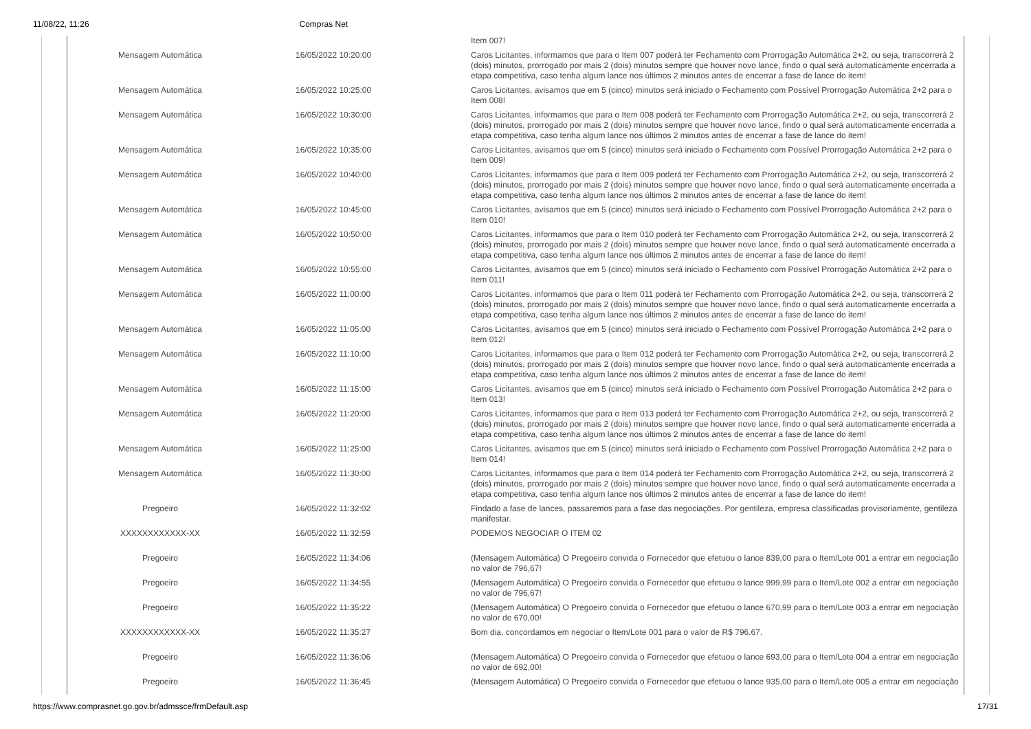11/08/22, 11:26 Compras Net
| | | Item 007! |
| Mensagem Automática | 16/05/2022 10:20:00 | Caros Licitantes, informamos que para o Item 007 poderá ter Fechamento com Prorrogação Automática 2+2, ou seja, transcorrerá 2 (dois) minutos, prorrogado por mais 2 (dois) minutos sempre que houver novo lance, findo o qual será automaticamente encerrada a etapa competitiva, caso tenha algum lance nos últimos 2 minutos antes de encerrar a fase de lance do item! |
| Mensagem Automática | 16/05/2022 10:25:00 | Caros Licitantes, avisamos que em 5 (cinco) minutos será iniciado o Fechamento com Possível Prorrogação Automática 2+2 para o Item 008! |
| Mensagem Automática | 16/05/2022 10:30:00 | Caros Licitantes, informamos que para o Item 008 poderá ter Fechamento com Prorrogação Automática 2+2, ou seja, transcorrerá 2 (dois) minutos, prorrogado por mais 2 (dois) minutos sempre que houver novo lance, findo o qual será automaticamente encerrada a etapa competitiva, caso tenha algum lance nos últimos 2 minutos antes de encerrar a fase de lance do item! |
| Mensagem Automática | 16/05/2022 10:35:00 | Caros Licitantes, avisamos que em 5 (cinco) minutos será iniciado o Fechamento com Possível Prorrogação Automática 2+2 para o Item 009! |
| Mensagem Automática | 16/05/2022 10:40:00 | Caros Licitantes, informamos que para o Item 009 poderá ter Fechamento com Prorrogação Automática 2+2, ou seja, transcorrerá 2 (dois) minutos, prorrogado por mais 2 (dois) minutos sempre que houver novo lance, findo o qual será automaticamente encerrada a etapa competitiva, caso tenha algum lance nos últimos 2 minutos antes de encerrar a fase de lance do item! |
| Mensagem Automática | 16/05/2022 10:45:00 | Caros Licitantes, avisamos que em 5 (cinco) minutos será iniciado o Fechamento com Possível Prorrogação Automática 2+2 para o Item 010! |
| Mensagem Automática | 16/05/2022 10:50:00 | Caros Licitantes, informamos que para o Item 010 poderá ter Fechamento com Prorrogação Automática 2+2, ou seja, transcorrerá 2 (dois) minutos, prorrogado por mais 2 (dois) minutos sempre que houver novo lance, findo o qual será automaticamente encerrada a etapa competitiva, caso tenha algum lance nos últimos 2 minutos antes de encerrar a fase de lance do item! |
| Mensagem Automática | 16/05/2022 10:55:00 | Caros Licitantes, avisamos que em 5 (cinco) minutos será iniciado o Fechamento com Possível Prorrogação Automática 2+2 para o Item 011! |
| Mensagem Automática | 16/05/2022 11:00:00 | Caros Licitantes, informamos que para o Item 011 poderá ter Fechamento com Prorrogação Automática 2+2, ou seja, transcorrerá 2 (dois) minutos, prorrogado por mais 2 (dois) minutos sempre que houver novo lance, findo o qual será automaticamente encerrada a etapa competitiva, caso tenha algum lance nos últimos 2 minutos antes de encerrar a fase de lance do item! |
| Mensagem Automática | 16/05/2022 11:05:00 | Caros Licitantes, avisamos que em 5 (cinco) minutos será iniciado o Fechamento com Possível Prorrogação Automática 2+2 para o Item 012! |
| Mensagem Automática | 16/05/2022 11:10:00 | Caros Licitantes, informamos que para o Item 012 poderá ter Fechamento com Prorrogação Automática 2+2, ou seja, transcorrerá 2 (dois) minutos, prorrogado por mais 2 (dois) minutos sempre que houver novo lance, findo o qual será automaticamente encerrada a etapa competitiva, caso tenha algum lance nos últimos 2 minutos antes de encerrar a fase de lance do item! |
| Mensagem Automática | 16/05/2022 11:15:00 | Caros Licitantes, avisamos que em 5 (cinco) minutos será iniciado o Fechamento com Possível Prorrogação Automática 2+2 para o Item 013! |
| Mensagem Automática | 16/05/2022 11:20:00 | Caros Licitantes, informamos que para o Item 013 poderá ter Fechamento com Prorrogação Automática 2+2, ou seja, transcorrerá 2 (dois) minutos, prorrogado por mais 2 (dois) minutos sempre que houver novo lance, findo o qual será automaticamente encerrada a etapa competitiva, caso tenha algum lance nos últimos 2 minutos antes de encerrar a fase de lance do item! |
| Mensagem Automática | 16/05/2022 11:25:00 | Caros Licitantes, avisamos que em 5 (cinco) minutos será iniciado o Fechamento com Possível Prorrogação Automática 2+2 para o Item 014! |
| Mensagem Automática | 16/05/2022 11:30:00 | Caros Licitantes, informamos que para o Item 014 poderá ter Fechamento com Prorrogação Automática 2+2, ou seja, transcorrerá 2 (dois) minutos, prorrogado por mais 2 (dois) minutos sempre que houver novo lance, findo o qual será automaticamente encerrada a etapa competitiva, caso tenha algum lance nos últimos 2 minutos antes de encerrar a fase de lance do item! |
| Pregoeiro | 16/05/2022 11:32:02 | Findado a fase de lances, passaremos para a fase das negociações. Por gentileza, empresa classificadas provisoriamente, gentileza manifestar. |
| XXXXXXXXXXXX-XX | 16/05/2022 11:32:59 | PODEMOS NEGOCIAR O ITEM 02 |
| Pregoeiro | 16/05/2022 11:34:06 | (Mensagem Automática) O Pregoeiro convida o Fornecedor que efetuou o lance 839,00 para o Item/Lote 001 a entrar em negociação no valor de 796,67! |
| Pregoeiro | 16/05/2022 11:34:55 | (Mensagem Automática) O Pregoeiro convida o Fornecedor que efetuou o lance 999,99 para o Item/Lote 002 a entrar em negociação no valor de 796,67! |
| Pregoeiro | 16/05/2022 11:35:22 | (Mensagem Automática) O Pregoeiro convida o Fornecedor que efetuou o lance 670,99 para o Item/Lote 003 a entrar em negociação no valor de 670,00! |
| XXXXXXXXXXXX-XX | 16/05/2022 11:35:27 | Bom dia, concordamos em negociar o Item/Lote 001 para o valor de R$ 796,67. |
| Pregoeiro | 16/05/2022 11:36:06 | (Mensagem Automática) O Pregoeiro convida o Fornecedor que efetuou o lance 693,00 para o Item/Lote 004 a entrar em negociação no valor de 692,00! |
| Pregoeiro | 16/05/2022 11:36:45 | (Mensagem Automática) O Pregoeiro convida o Fornecedor que efetuou o lance 935,00 para o Item/Lote 005 a entrar em negociação |
https://www.comprasnet.go.gov.br/admssce/frmDefault.asp 17/31